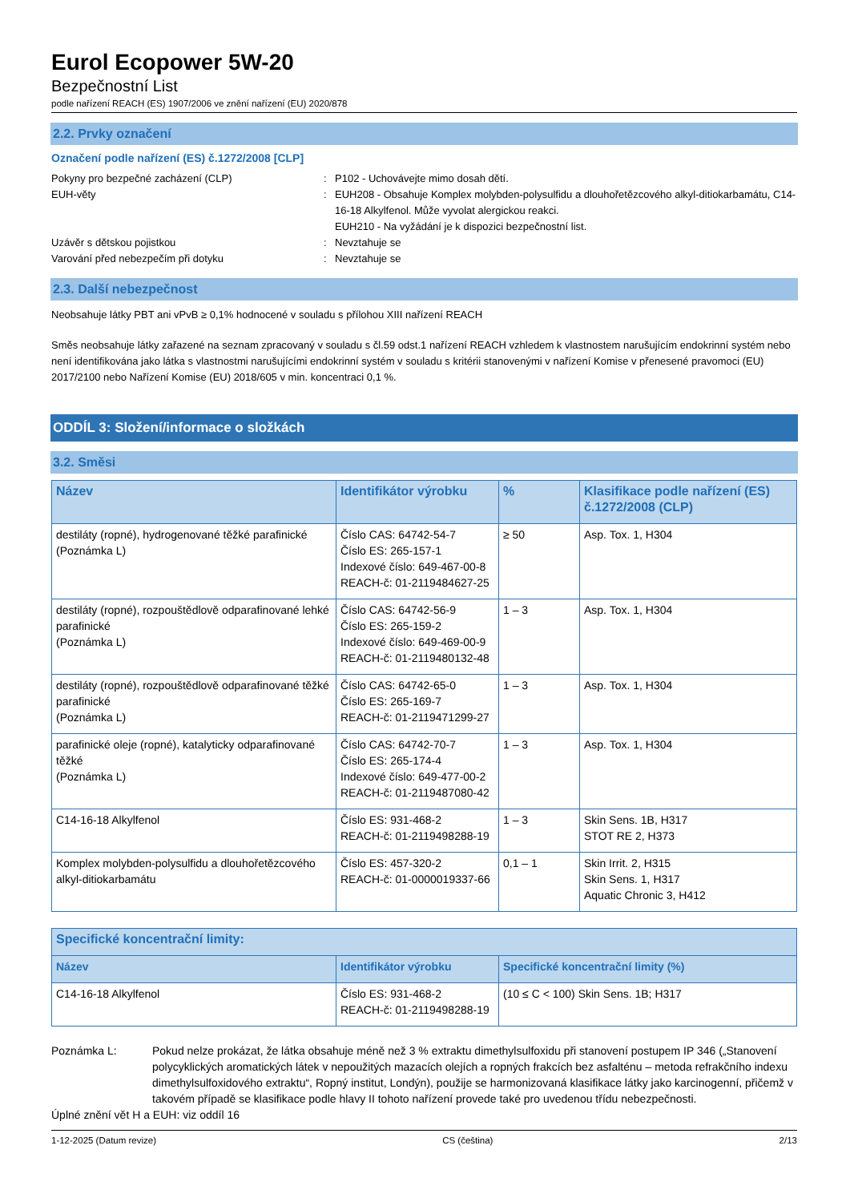Eurol Ecopower 5W-20
Bezpečnostní List
podle nařízení REACH (ES) 1907/2006 ve znění nařízení (EU) 2020/878
2.2. Prvky označení
Označení podle nařízení (ES) č.1272/2008 [CLP]
Pokyny pro bezpečné zacházení (CLP)
:
P102 - Uchovávejte mimo dosah dětí.
EUH-věty
:
EUH208 - Obsahuje Komplex molybden-polysulfidu a dlouhořetězcového alkyl-ditiokarbamátu, C14-16-18 Alkylfenol. Může vyvolat alergickou reakci.
EUH210 - Na vyžádání je k dispozici bezpečnostní list.
Uzávěr s dětskou pojistkou
:
Nevztahuje se
Varování před nebezpečím při dotyku
:
Nevztahuje se
2.3. Další nebezpečnost
Neobsahuje látky PBT ani vPvB ≥ 0,1% hodnocené v souladu s přílohou XIII nařízení REACH
Směs neobsahuje látky zařazené na seznam zpracovaný v souladu s čl.59 odst.1 nařízení REACH vzhledem k vlastnostem narušujícím endokrinní systém nebo není identifikována jako látka s vlastnostmi narušujícími endokrinní systém v souladu s kritérii stanovenými v nařízení Komise v přenesené pravomoci (EU) 2017/2100 nebo Nařízení Komise (EU) 2018/605 v min. koncentraci 0,1 %.
ODDÍL 3: Složení/informace o složkách
3.2. Směsi
| Název | Identifikátor výrobku | % | Klasifikace podle nařízení (ES) č.1272/2008 (CLP) |
| --- | --- | --- | --- |
| destiláty (ropné), hydrogenované těžké parafinické (Poznámka L) | Číslo CAS: 64742-54-7 Číslo ES: 265-157-1 Indexové číslo: 649-467-00-8 REACH-č: 01-2119484627-25 | ≥ 50 | Asp. Tox. 1, H304 |
| destiláty (ropné), rozpouštědlově odparafinované lehké parafinické (Poznámka L) | Číslo CAS: 64742-56-9 Číslo ES: 265-159-2 Indexové číslo: 649-469-00-9 REACH-č: 01-2119480132-48 | 1 – 3 | Asp. Tox. 1, H304 |
| destiláty (ropné), rozpouštědlově odparafinované těžké parafinické (Poznámka L) | Číslo CAS: 64742-65-0 Číslo ES: 265-169-7 REACH-č: 01-2119471299-27 | 1 – 3 | Asp. Tox. 1, H304 |
| parafinické oleje (ropné), katalyticky odparafinované těžké (Poznámka L) | Číslo CAS: 64742-70-7 Číslo ES: 265-174-4 Indexové číslo: 649-477-00-2 REACH-č: 01-2119487080-42 | 1 – 3 | Asp. Tox. 1, H304 |
| C14-16-18 Alkylfenol | Číslo ES: 931-468-2 REACH-č: 01-2119498288-19 | 1 – 3 | Skin Sens. 1B, H317 STOT RE 2, H373 |
| Komplex molybden-polysulfidu a dlouhořetězcového alkyl-ditiokarbamátu | Číslo ES: 457-320-2 REACH-č: 01-0000019337-66 | 0,1 – 1 | Skin Irrit. 2, H315 Skin Sens. 1, H317 Aquatic Chronic 3, H412 |
| Specifické koncentrační limity: | | |
| --- | --- | --- |
| Název | Identifikátor výrobku | Specifické koncentrační limity (%) |
| C14-16-18 Alkylfenol | Číslo ES: 931-468-2 REACH-č: 01-2119498288-19 | (10 ≤ C < 100) Skin Sens. 1B; H317 |
Poznámka L:
Pokud nelze prokázat, že látka obsahuje méně než 3 % extraktu dimethylsulfoxidu při stanovení postupem IP 346 („Stanovení polycyklických aromatických látek v nepoužitých mazacích olejích a ropných frakcích bez asfalténu – metoda refrakčního indexu dimethylsulfoxidového extraktu“, Ropný institut, Londýn), použije se harmonizovaná klasifikace látky jako karcinogenní, přičemž v takovém případě se klasifikace podle hlavy II tohoto nařízení provede také pro uvedenou třídu nebezpečnosti.
Úplné znění vět H a EUH: viz oddíl 16
1-12-2025 (Datum revize) CS (čeština) 2/13